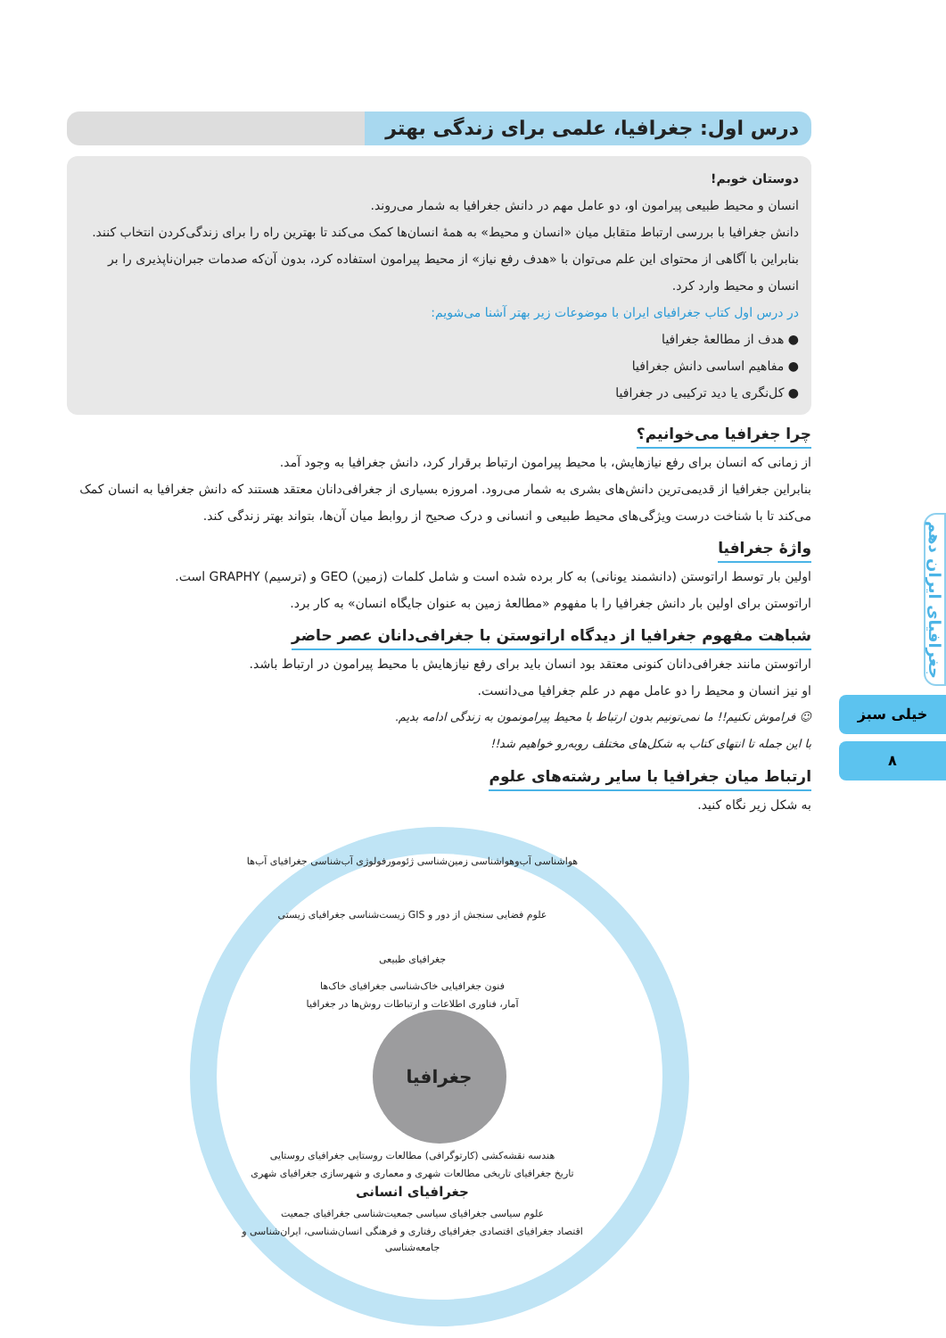درس اول: جغرافیا، علمی برای زندگی بهتر
دوستان خوبم!
انسان و محیط طبیعی پیرامون او، دو عامل مهم در دانش جغرافیا به شمار می‌روند.
دانش جغرافیا با بررسی ارتباط متقابل میان «انسان و محیط» به همهٔ انسان‌ها کمک می‌کند تا بهترین راه را برای زندگی‌کردن انتخاب کنند.
بنابراین با آگاهی از محتوای این علم می‌توان با «هدف رفع نیاز» از محیط پیرامون استفاده کرد، بدون آن‌که صدمات جبران‌ناپذیری را بر انسان و محیط وارد کرد.
در درس اول کتاب جغرافیای ایران با موضوعات زیر بهتر آشنا می‌شویم:
● هدف از مطالعهٔ جغرافیا
● مفاهیم اساسی دانش جغرافیا
● کل‌نگری یا دید ترکیبی در جغرافیا
چرا جغرافیا می‌خوانیم؟
از زمانی که انسان برای رفع نیازهایش، با محیط پیرامون ارتباط برقرار کرد، دانش جغرافیا به وجود آمد.
بنابراین جغرافیا از قدیمی‌ترین دانش‌های بشری به شمار می‌رود. امروزه بسیاری از جغرافی‌دانان معتقد هستند که دانش جغرافیا به انسان کمک می‌کند تا با شناخت درست ویژگی‌های محیط طبیعی و انسانی و درک صحیح از روابط میان آن‌ها، بتواند بهتر زندگی کند.
واژهٔ جغرافیا
اولین بار توسط اراتوستن (دانشمند یونانی) به کار برده شده است و شامل کلمات (زمین) GEO و (ترسیم) GRAPHY است.
اراتوستن برای اولین بار دانش جغرافیا را با مفهوم «مطالعهٔ زمین به عنوان جایگاه انسان» به کار برد.
شباهت مفهوم جغرافیا از دیدگاه اراتوستن با جغرافی‌دانان عصر حاضر
اراتوستن مانند جغرافی‌دانان کنونی معتقد بود انسان باید برای رفع نیازهایش با محیط پیرامون در ارتباط باشد.
او نیز انسان و محیط را دو عامل مهم در علم جغرافیا می‌دانست.
☺ فراموش نکنیم!! ما نمی‌تونیم بدون ارتباط با محیط پیرامونمون به زندگی ادامه بدیم.
با این جمله تا انتهای کتاب به شکل‌های مختلف روبه‌رو خواهیم شد!!
ارتباط میان جغرافیا با سایر رشته‌های علوم
به شکل زیر نگاه کنید.
هواشناسی آب‌وهواشناسی زمین‌شناسی ژئومورفولوژی آب‌شناسی جغرافیای آب‌ها
علوم فضایی سنجش از دور و GIS زیست‌شناسی جغرافیای زیستی
جغرافیای طبیعی
فنون جغرافیایی خاک‌شناسی جغرافیای خاک‌ها
آمار، فناوری اطلاعات و ارتباطات روش‌ها در جغرافیا
جغرافیا
هندسه نقشه‌کشی (کارتوگرافی) مطالعات روستایی جغرافیای روستایی
تاریخ جغرافیای تاریخی مطالعات شهری و معماری و شهرسازی جغرافیای شهری
جغرافیای انسانی
علوم سیاسی جغرافیای سیاسی جمعیت‌شناسی جغرافیای جمعیت
اقتصاد جغرافیای اقتصادی جغرافیای رفتاری و فرهنگی انسان‌شناسی، ایران‌شناسی و جامعه‌شناسی
جغرافیای ایران دهم
خیلی سبز
۸